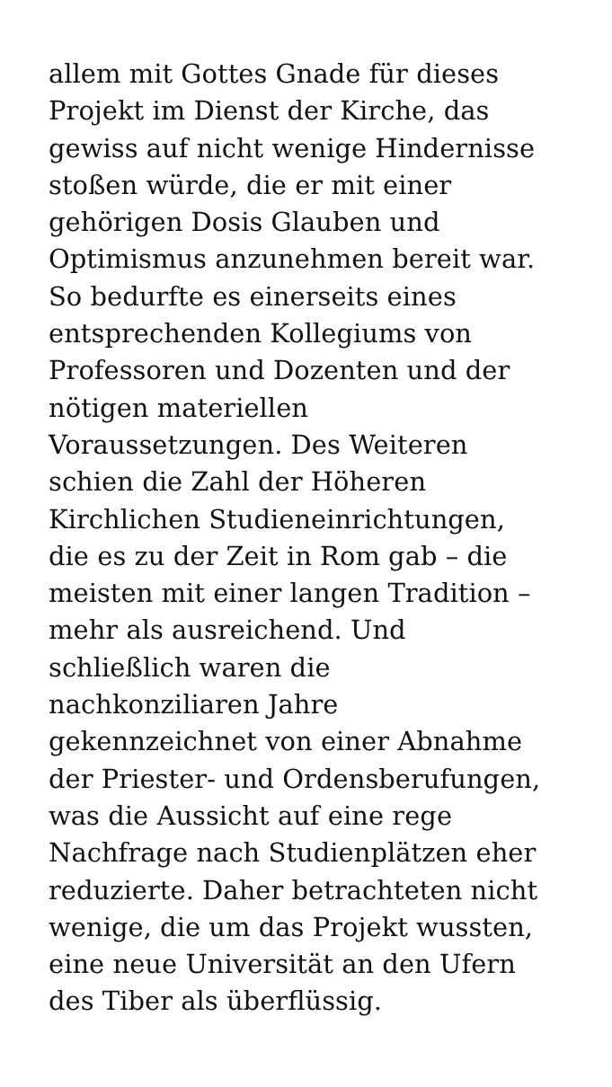allem mit Gottes Gnade für dieses
Projekt im Dienst der Kirche, das
gewiss auf nicht wenige Hindernisse
stoßen würde, die er mit einer
gehörigen Dosis Glauben und
Optimismus anzunehmen bereit war.
So bedurfte es einerseits eines
entsprechenden Kollegiums von
Professoren und Dozenten und der
nötigen materiellen
Voraussetzungen. Des Weiteren
schien die Zahl der Höheren
Kirchlichen Studieneinrichtungen,
die es zu der Zeit in Rom gab – die
meisten mit einer langen Tradition –
mehr als ausreichend. Und
schließlich waren die
nachkonziliaren Jahre
gekennzeichnet von einer Abnahme
der Priester- und Ordensberufungen,
was die Aussicht auf eine rege
Nachfrage nach Studienplätzen eher
reduzierte. Daher betrachteten nicht
wenige, die um das Projekt wussten,
eine neue Universität an den Ufern
des Tiber als überflüssig.